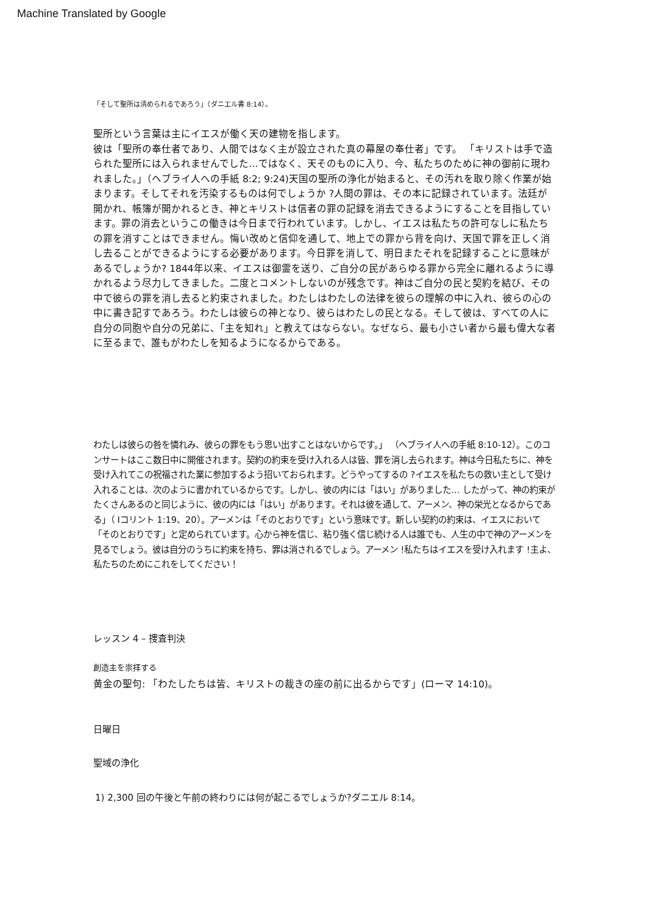Machine Translated by Google
「そして聖所は清められるであろう」（ダニエル書 8:14）。
聖所という言葉は主にイエスが働く天の建物を指します。
彼は「聖所の奉仕者であり、人間ではなく主が設立された真の幕屋の奉仕者」です。 「キリストは手で造られた聖所には入られませんでした…ではなく、天そのものに入り、今、私たちのために神の御前に現われました。」（ヘブライ人への手紙 8:2; 9:24)天国の聖所の浄化が始まると、その汚れを取り除く作業が始まります。そしてそれを汚染するものは何でしょうか ?人間の罪は、その本に記録されています。法廷が開かれ、帳簿が開かれるとき、神とキリストは信者の罪の記録を消去できるようにすることを目指しています。罪の消去というこの働きは今日まで行われています。しかし、イエスは私たちの許可なしに私たちの罪を消すことはできません。悔い改めと信仰を通して、地上での罪から背を向け、天国で罪を正しく消し去ることができるようにする必要があります。今日罪を消して、明日またそれを記録することに意味があるでしょうか? 1844年以来、イエスは御霊を送り、ご自分の民があらゆる罪から完全に離れるように導かれるよう尽力してきました。二度とコメントしないのが残念です。神はご自分の民と契約を結び、その中で彼らの罪を消し去ると約束されました。わたしはわたしの法律を彼らの理解の中に入れ、彼らの心の中に書き記すであろう。わたしは彼らの神となり、彼らはわたしの民となる。そして彼は、すべての人に自分の同胞や自分の兄弟に、「主を知れ」と教えてはならない。なぜなら、最も小さい者から最も偉大な者に至るまで、誰もがわたしを知るようになるからである。
わたしは彼らの咎を憐れみ、彼らの罪をもう思い出すことはないからです。」 （ヘブライ人への手紙 8:10-12）。このコンサートはここ数日中に開催されます。契約の約束を受け入れる人は皆、罪を消し去られます。神は今日私たちに、神を受け入れてこの祝福された業に参加するよう招いておられます。どうやってするの ?イエスを私たちの救い主として受け入れることは、次のように書かれているからです。しかし、彼の内には「はい」がありました… したがって、神の約束がたくさんあるのと同じように、彼の内には「はい」があります。それは彼を通して、アーメン、神の栄光となるからである」（ Iコリント 1:19、20）。アーメンは「そのとおりです」という意味です。新しい契約の約束は、イエスにおいて「そのとおりです」と定められています。心から神を信じ、粘り強く信じ続ける人は誰でも、人生の中で神のアーメンを見るでしょう。彼は自分のうちに約束を持ち、罪は消されるでしょう。アーメン !私たちはイエスを受け入れます !主よ、私たちのためにこれをしてください！
レッスン 4 – 捜査判決
創造主を崇拝する
黄金の聖句: 「わたしたちは皆、キリストの裁きの座の前に出るからです」(ローマ 14:10)。
日曜日
聖域の浄化
1) 2,300 回の午後と午前の終わりには何が起こるでしょうか?ダニエル 8:14。